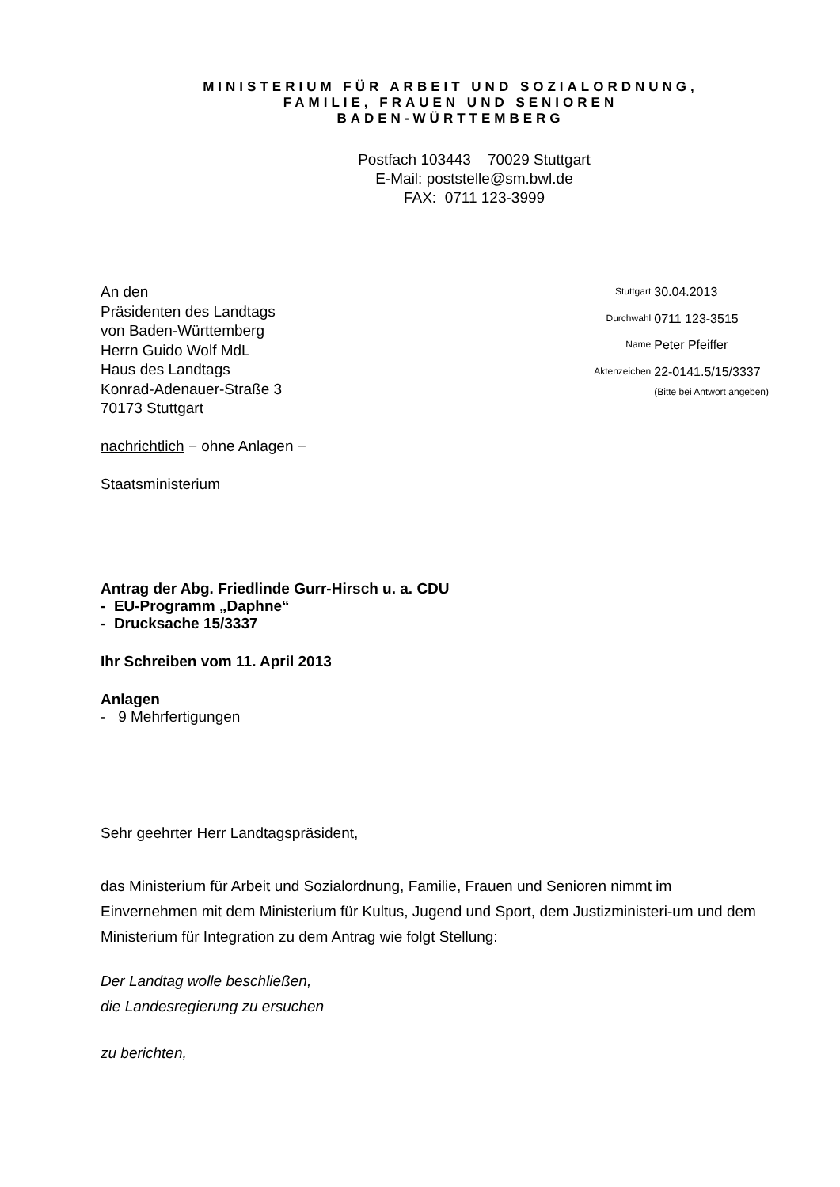MINISTERIUM FÜR ARBEIT UND SOZIALORDNUNG,
FAMILIE, FRAUEN UND SENIOREN
BADEN-WÜRTTEMBERG
Postfach 103443 70029 Stuttgart
E-Mail: poststelle@sm.bwl.de
FAX: 0711 123-3999
An den
Präsidenten des Landtags
von Baden-Württemberg
Herrn Guido Wolf MdL
Haus des Landtags
Konrad-Adenauer-Straße 3
70173 Stuttgart
| Stuttgart | 30.04.2013 |
| Durchwahl | 0711 123-3515 |
| Name | Peter Pfeiffer |
| Aktenzeichen | 22-0141.5/15/3337 (Bitte bei Antwort angeben) |
nachrichtlich − ohne Anlagen −
Staatsministerium
Antrag der Abg. Friedlinde Gurr-Hirsch u. a. CDU
- EU-Programm „Daphne“
- Drucksache 15/3337
Ihr Schreiben vom 11. April 2013
Anlagen
- 9 Mehrfertigungen
Sehr geehrter Herr Landtagspräsident,
das Ministerium für Arbeit und Sozialordnung, Familie, Frauen und Senioren nimmt im Einvernehmen mit dem Ministerium für Kultus, Jugend und Sport, dem Justizministeri-um und dem Ministerium für Integration zu dem Antrag wie folgt Stellung:
Der Landtag wolle beschließen,
die Landesregierung zu ersuchen
zu berichten,